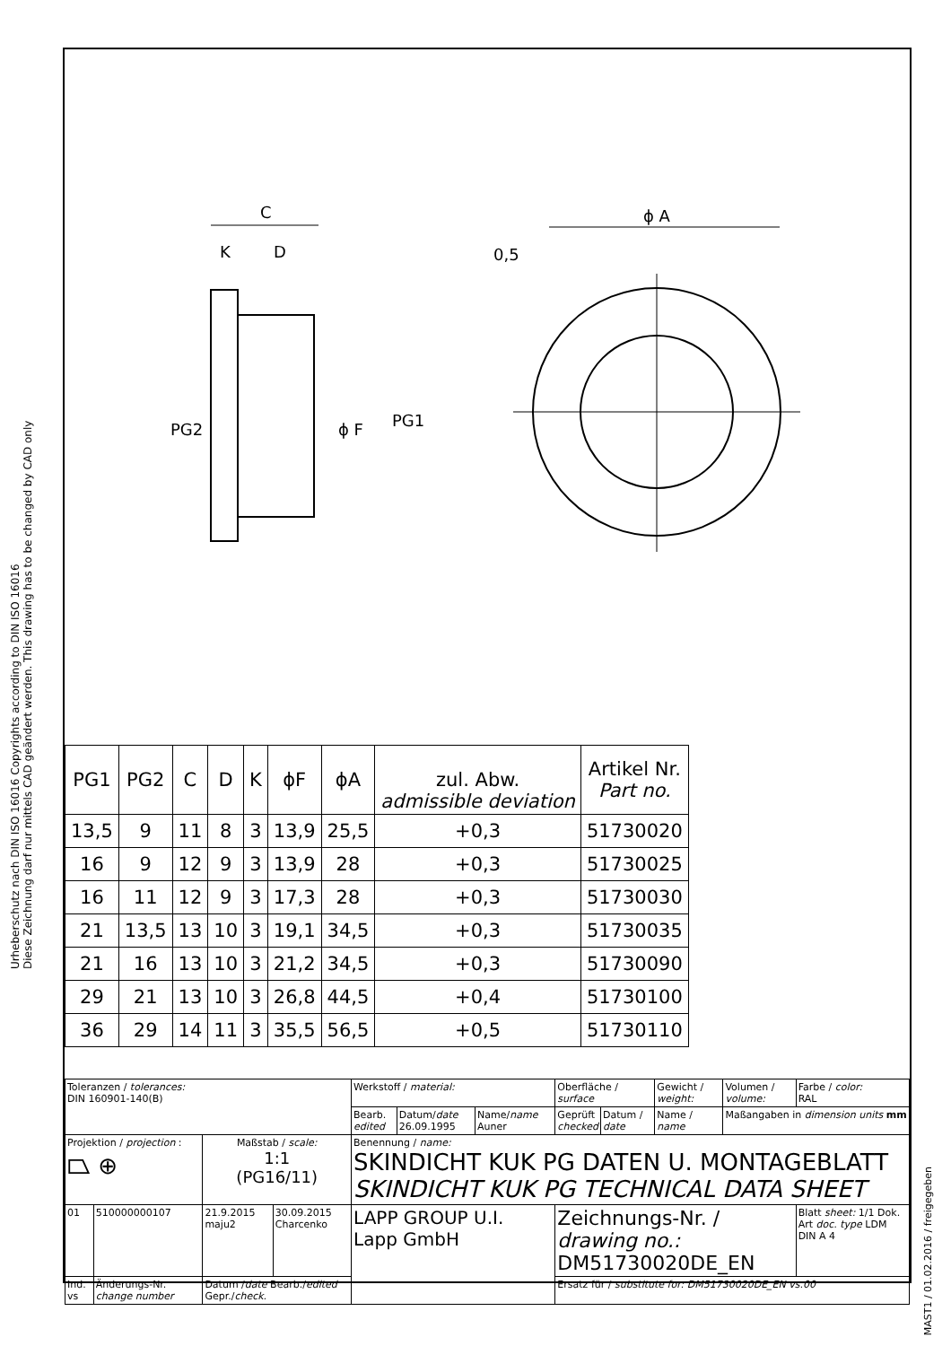Urheberschutz nach DIN ISO 16016 Copyrights according to DIN ISO 16016
Diese Zeichnung darf nur mittels CAD geändert werden. This drawing has to be changed by CAD only
C
K
D
ϕ A
0,5
PG2
ϕ F
PG1
| PG1 | PG2 | C | D | K | ϕF | ϕA | zul. Abw. admissible deviation | Artikel Nr. Part no. |
| --- | --- | --- | --- | --- | --- | --- | --- | --- |
| 13,5 | 9 | 11 | 8 | 3 | 13,9 | 25,5 | +0,3 | 51730020 |
| 16 | 9 | 12 | 9 | 3 | 13,9 | 28 | +0,3 | 51730025 |
| 16 | 11 | 12 | 9 | 3 | 17,3 | 28 | +0,3 | 51730030 |
| 21 | 13,5 | 13 | 10 | 3 | 19,1 | 34,5 | +0,3 | 51730035 |
| 21 | 16 | 13 | 10 | 3 | 21,2 | 34,5 | +0,3 | 51730090 |
| 29 | 21 | 13 | 10 | 3 | 26,8 | 44,5 | +0,4 | 51730100 |
| 36 | 29 | 14 | 11 | 3 | 35,5 | 56,5 | +0,5 | 51730110 |
| Toleranzen / tolerances: DIN 160901-140(B) | | | | Werkstoff / material: | | | Oberfläche / surface | | Gewicht / weight: | Volumen / volume: | Farbe / color: RAL |
| | | | | Bearb. edited | Datum/ date 26.09.1995 | Name/ name Auner | Geprüft checked | Datum / date | Name / name | Maßangaben in dimension units mm | |
| Projektion / projection : ⏢ ⊕ | | Maßstab / scale: 1:1 (PG16/11) | | Benennung / name: SKINDICHT KUK PG DATEN U. MONTAGEBLATT SKINDICHT KUK PG TECHNICAL DATA SHEET | | | | | | | |
| 01 | 510000000107 | 21.9.2015 maju2 | 30.09.2015 Charcenko | LAPP GROUP U.I. Lapp GmbH | | | Zeichnungs-Nr. / drawing no.: DM51730020DE_EN | | | | Blatt sheet: 1/1 Dok. Art doc. type LDM DIN A 4 |
| Ind. vs | Änderungs-Nr. change number | Datum / date Bearb./ edited Gepr./ check. | | | | | Ersatz für / substitute for: DM51730020DE_EN vs.00 | | | | |
MAST1 / 01.02.2016 / freigegeben